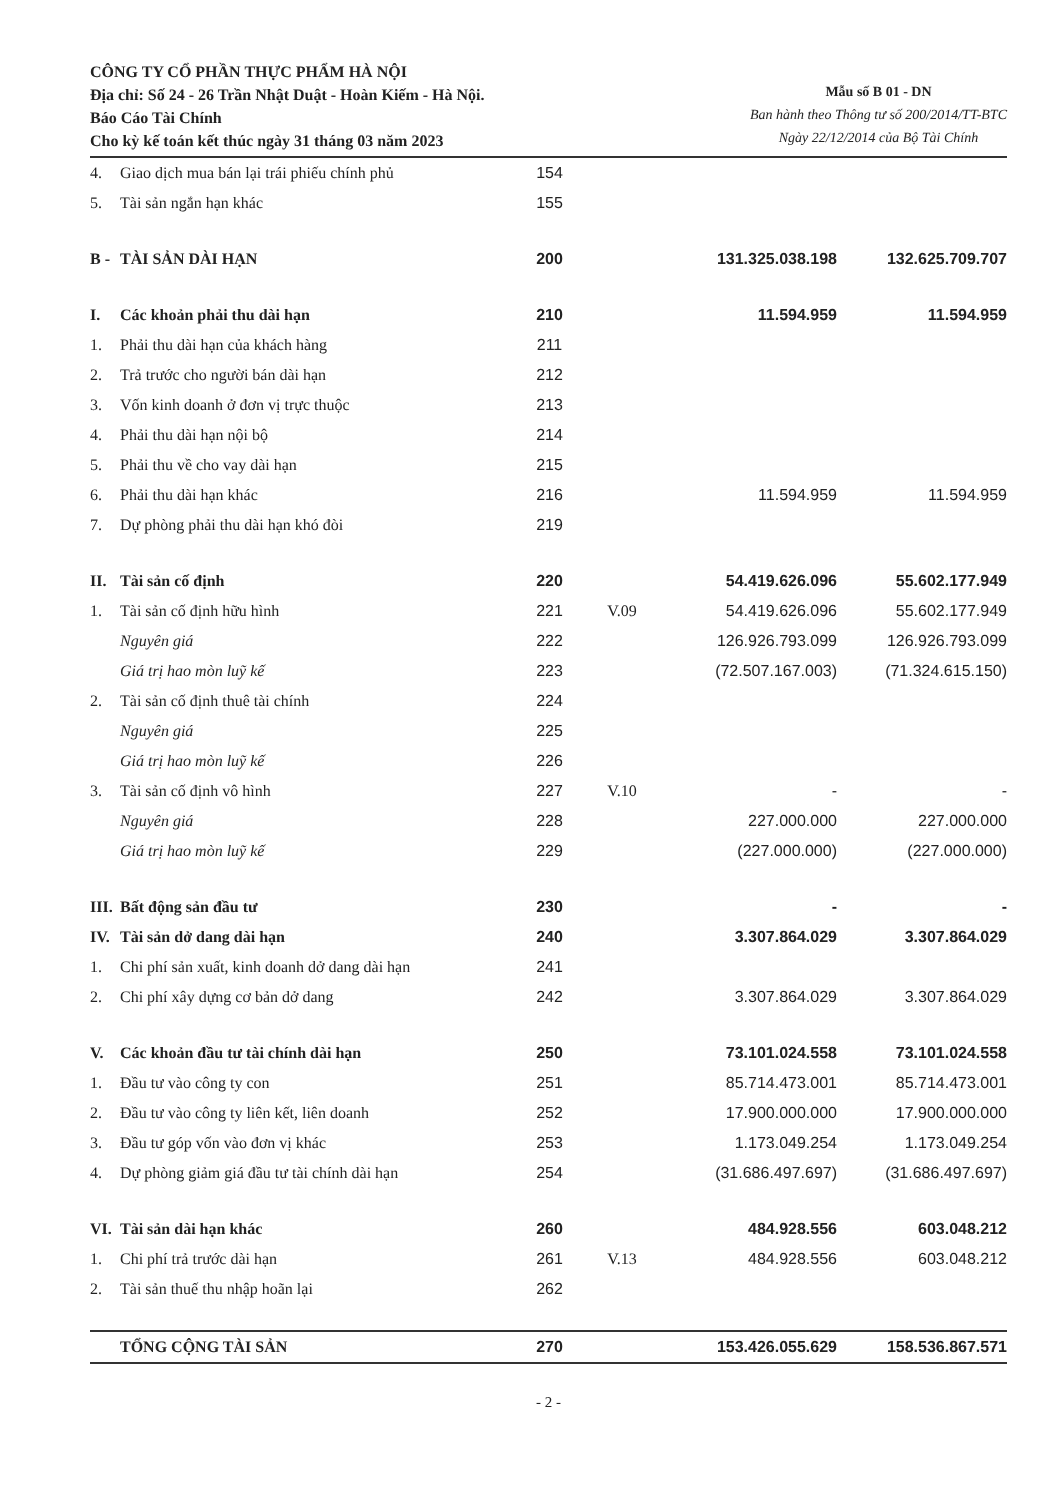CÔNG TY CỔ PHẦN THỰC PHẨM HÀ NỘI
Địa chỉ: Số 24 - 26 Trần Nhật Duật - Hoàn Kiếm - Hà Nội.
Báo Cáo Tài Chính
Cho kỳ kế toán kết thúc ngày 31 tháng 03 năm 2023
Mẫu số B 01 - DN
Ban hành theo Thông tư số 200/2014/TT-BTC
Ngày 22/12/2014 của Bộ Tài Chính
| 4. | Giao dịch mua bán lại trái phiếu chính phủ | 154 | | | |
| 5. | Tài sản ngắn hạn khác | 155 | | | |
| B - | TÀI SẢN DÀI HẠN | 200 | | 131.325.038.198 | 132.625.709.707 |
| I. | Các khoản phải thu dài hạn | 210 | | 11.594.959 | 11.594.959 |
| 1. | Phải thu dài hạn của khách hàng | 211 | | | |
| 2. | Trả trước cho người bán dài hạn | 212 | | | |
| 3. | Vốn kinh doanh ở đơn vị trực thuộc | 213 | | | |
| 4. | Phải thu dài hạn nội bộ | 214 | | | |
| 5. | Phải thu về cho vay dài hạn | 215 | | | |
| 6. | Phải thu dài hạn khác | 216 | | 11.594.959 | 11.594.959 |
| 7. | Dự phòng phải thu dài hạn khó đòi | 219 | | | |
| II. | Tài sản cố định | 220 | | 54.419.626.096 | 55.602.177.949 |
| 1. | Tài sản cố định hữu hình | 221 | V.09 | 54.419.626.096 | 55.602.177.949 |
| | Nguyên giá | 222 | | 126.926.793.099 | 126.926.793.099 |
| | Giá trị hao mòn luỹ kế | 223 | | (72.507.167.003) | (71.324.615.150) |
| 2. | Tài sản cố định thuê tài chính | 224 | | | |
| | Nguyên giá | 225 | | | |
| | Giá trị hao mòn luỹ kế | 226 | | | |
| 3. | Tài sản cố định vô hình | 227 | V.10 | - | - |
| | Nguyên giá | 228 | | 227.000.000 | 227.000.000 |
| | Giá trị hao mòn luỹ kế | 229 | | (227.000.000) | (227.000.000) |
| III. | Bất động sản đầu tư | 230 | | - | - |
| IV. | Tài sản dở dang dài hạn | 240 | | 3.307.864.029 | 3.307.864.029 |
| 1. | Chi phí sản xuất, kinh doanh dở dang dài hạn | 241 | | | |
| 2. | Chi phí xây dựng cơ bản dở dang | 242 | | 3.307.864.029 | 3.307.864.029 |
| V. | Các khoản đầu tư tài chính dài hạn | 250 | | 73.101.024.558 | 73.101.024.558 |
| 1. | Đầu tư vào công ty con | 251 | | 85.714.473.001 | 85.714.473.001 |
| 2. | Đầu tư vào công ty liên kết, liên doanh | 252 | | 17.900.000.000 | 17.900.000.000 |
| 3. | Đầu tư góp vốn vào đơn vị khác | 253 | | 1.173.049.254 | 1.173.049.254 |
| 4. | Dự phòng giảm giá đầu tư tài chính dài hạn | 254 | | (31.686.497.697) | (31.686.497.697) |
| VI. | Tài sản dài hạn khác | 260 | | 484.928.556 | 603.048.212 |
| 1. | Chi phí trả trước dài hạn | 261 | V.13 | 484.928.556 | 603.048.212 |
| 2. | Tài sản thuế thu nhập hoãn lại | 262 | | | |
| | TỔNG CỘNG TÀI SẢN | 270 | | 153.426.055.629 | 158.536.867.571 |
- 2 -